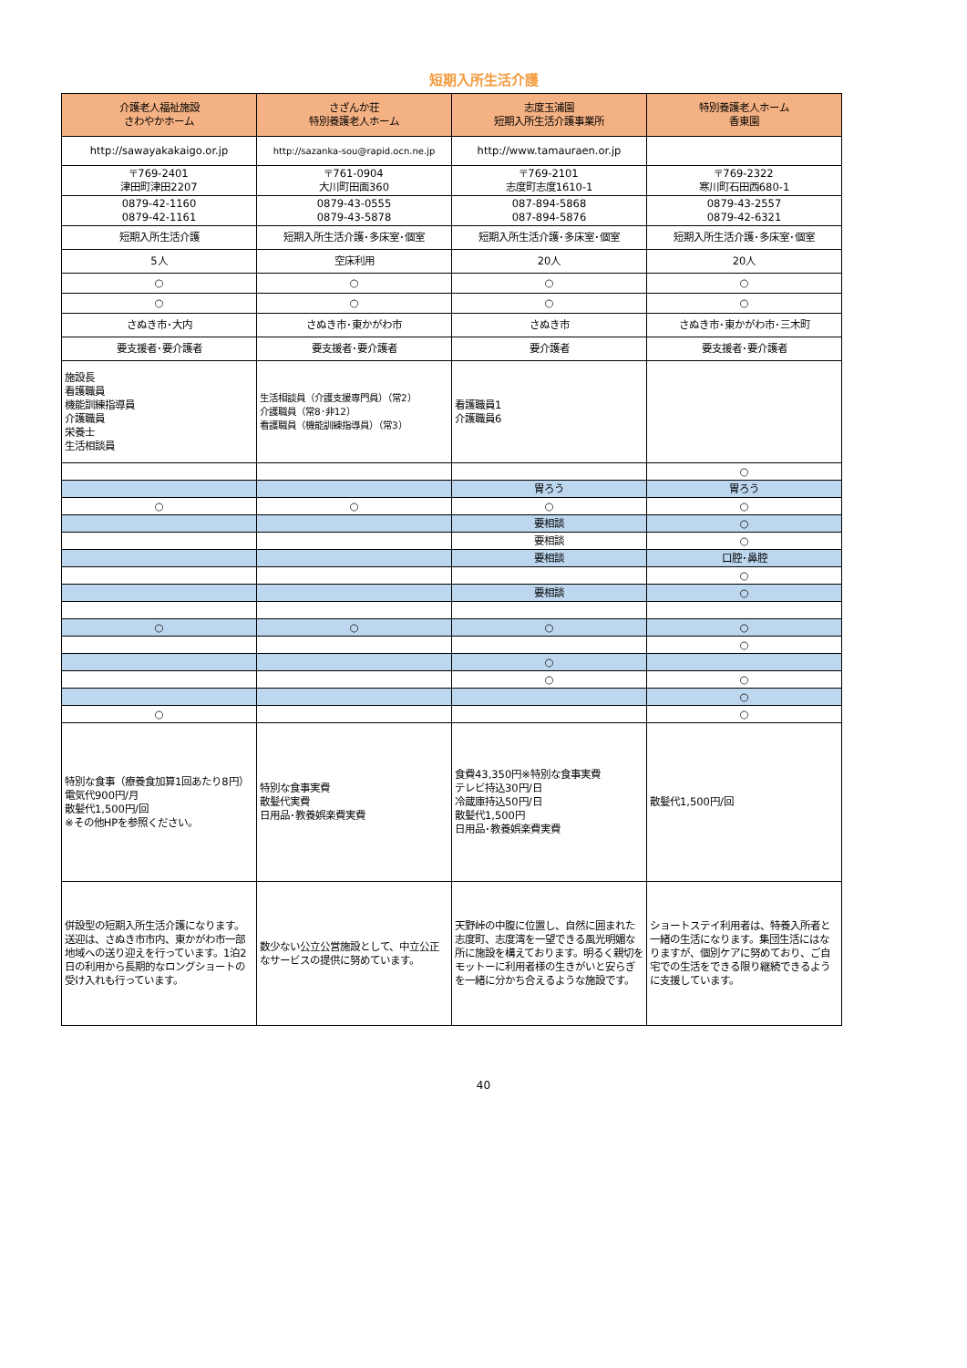短期入所生活介護
| 介護老人福祉施設 さわやかホーム | さざんか荘 特別養護老人ホーム | 志度玉浦園 短期入所生活介護事業所 | 特別養護老人ホーム 香東園 |
| --- | --- | --- | --- |
| http://sawayakakaigo.or.jp | http://sazanka-sou@rapid.ocn.ne.jp | http://www.tamauraen.or.jp | |
| 〒769-2401 津田町津田2207 | 〒761-0904 大川町田面360 | 〒769-2101 志度町志度1610-1 | 〒769-2322 寒川町石田西680-1 |
| 0879-42-1160 0879-42-1161 | 0879-43-0555 0879-43-5878 | 087-894-5868 087-894-5876 | 0879-43-2557 0879-42-6321 |
| 短期入所生活介護 | 短期入所生活介護･多床室･個室 | 短期入所生活介護･多床室･個室 | 短期入所生活介護･多床室･個室 |
| 5人 | 空床利用 | 20人 | 20人 |
| ○ | ○ | ○ | ○ |
| ○ | ○ | ○ | ○ |
| さぬき市･大内 | さぬき市･東かがわ市 | さぬき市 | さぬき市･東かがわ市･三木町 |
| 要支援者･要介護者 | 要支援者･要介護者 | 要介護者 | 要支援者･要介護者 |
| 施設長 看護職員 機能訓練指導員 介護職員 栄養士 生活相談員 | 生活相談員（介護支援専門員）（常2） 介護職員（常8･非12） 看護職員（機能訓練指導員）（常3） | 看護職員1 介護職員6 | |
| | | | ○ |
| | | 胃ろう | 胃ろう |
| ○ | ○ | ○ | ○ |
| | | 要相談 | ○ |
| | | 要相談 | ○ |
| | | 要相談 | 口腔･鼻腔 |
| | | | ○ |
| | | 要相談 | ○ |
| ○ | ○ | ○ | ○ |
| | | | ○ |
| | | ○ | |
| | | ○ | ○ |
| | | | ○ |
| ○ | | | ○ |
| 特別な食事（療養食加算1回あたり8円） 電気代900円/月 散髪代1,500円/回 ※その他HPを参照ください。 | 特別な食事実費 散髪代実費 日用品･教養娯楽費実費 | 食費43,350円※特別な食事実費 テレビ持込30円/日 冷蔵庫持込50円/日 散髪代1,500円 日用品･教養娯楽費実費 | 散髪代1,500円/回 |
| 併設型の短期入所生活介護になります。送迎は、さぬき市市内、東かがわ市一部地域への送り迎えを行っています。1泊2日の利用から長期的なロングショートの受け入れも行っています。 | 数少ない公立公営施設として、中立公正なサービスの提供に努めています。 | 天野峠の中腹に位置し、自然に囲まれた志度町、志度湾を一望できる風光明媚な所に施設を構えております。明るく親切をモットーに利用者様の生きがいと安らぎを一緒に分かち合えるような施設です。 | ショートステイ利用者は、特養入所者と一緒の生活になります。集団生活にはなりますが、個別ケアに努めており、ご自宅での生活をできる限り継続できるように支援しています。 |
40